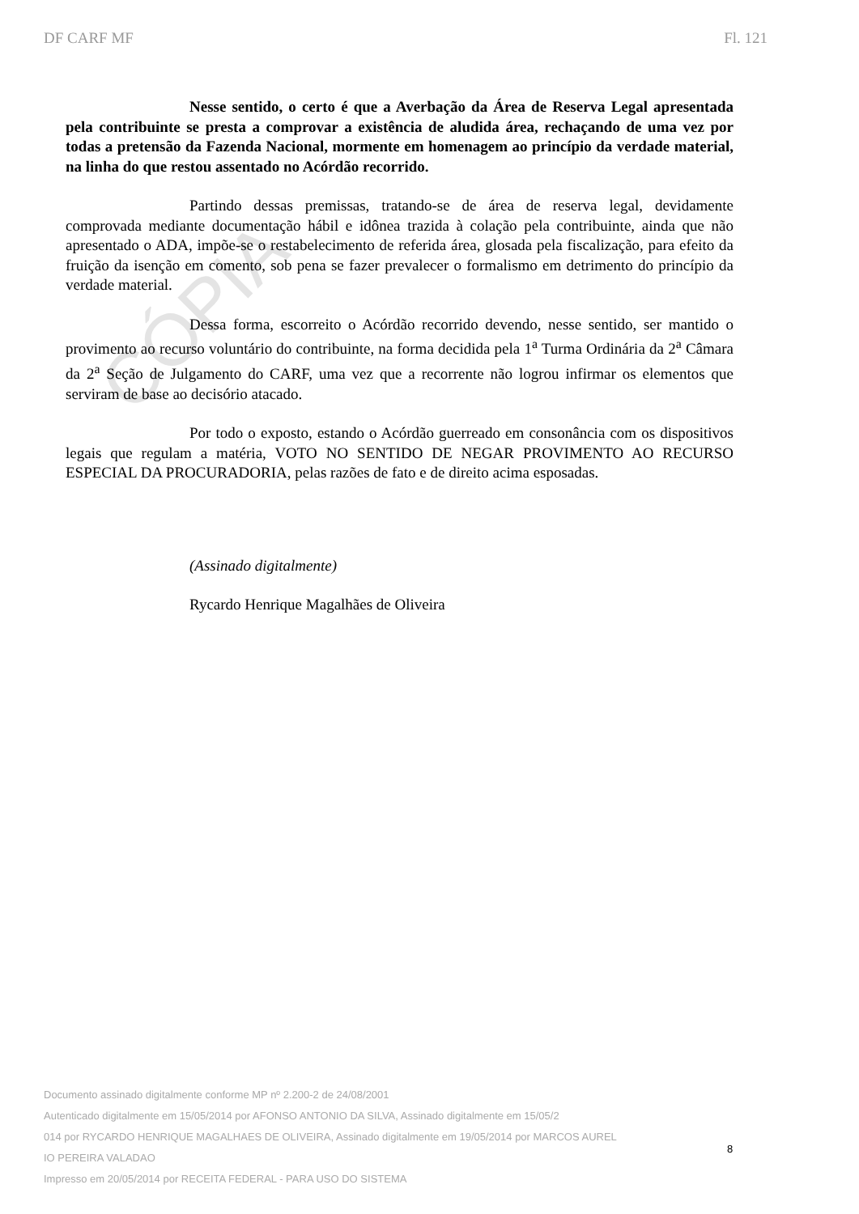CÓPIA
DF CARF MF Fl. 121
Nesse sentido, o certo é que a Averbação da Área de Reserva Legal apresentada pela contribuinte se presta a comprovar a existência de aludida área, rechaçando de uma vez por todas a pretensão da Fazenda Nacional, mormente em homenagem ao princípio da verdade material, na linha do que restou assentado no Acórdão recorrido.
Partindo dessas premissas, tratando-se de área de reserva legal, devidamente comprovada mediante documentação hábil e idônea trazida à colação pela contribuinte, ainda que não apresentado o ADA, impõe-se o restabelecimento de referida área, glosada pela fiscalização, para efeito da fruição da isenção em comento, sob pena se fazer prevalecer o formalismo em detrimento do princípio da verdade material.
Dessa forma, escorreito o Acórdão recorrido devendo, nesse sentido, ser mantido o provimento ao recurso voluntário do contribuinte, na forma decidida pela 1<sup>a</sup> Turma Ordinária da 2<sup>a</sup> Câmara da 2<sup>a</sup> Seção de Julgamento do CARF, uma vez que a recorrente não logrou infirmar os elementos que serviram de base ao decisório atacado.
Por todo o exposto, estando o Acórdão guerreado em consonância com os dispositivos legais que regulam a matéria, VOTO NO SENTIDO DE NEGAR PROVIMENTO AO RECURSO ESPECIAL DA PROCURADORIA, pelas razões de fato e de direito acima esposadas.
(Assinado digitalmente)
Rycardo Henrique Magalhães de Oliveira
Documento assinado digitalmente conforme MP nº 2.200-2 de 24/08/2001
Autenticado digitalmente em 15/05/2014 por AFONSO ANTONIO DA SILVA, Assinado digitalmente em 15/05/2
014 por RYCARDO HENRIQUE MAGALHAES DE OLIVEIRA, Assinado digitalmente em 19/05/2014 por MARCOS AUREL
IO PEREIRA VALADAO
Impresso em 20/05/2014 por RECEITA FEDERAL - PARA USO DO SISTEMA
8